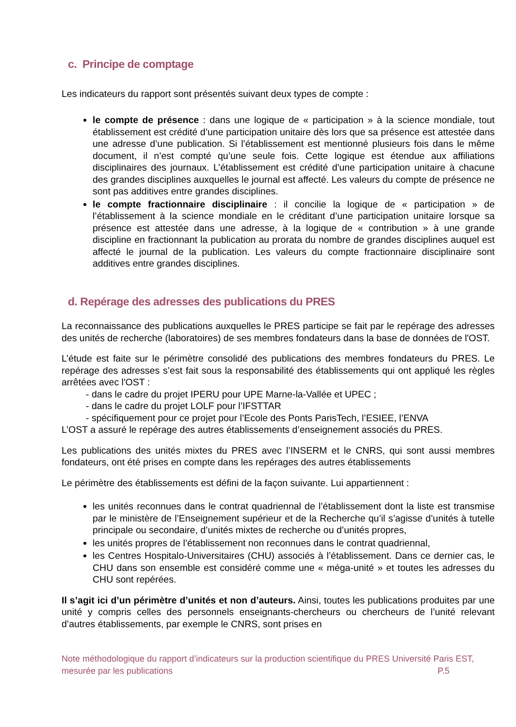c. Principe de comptage
Les indicateurs du rapport sont présentés suivant deux types de compte :
le compte de présence : dans une logique de « participation » à la science mondiale, tout établissement est crédité d’une participation unitaire dès lors que sa présence est attestée dans une adresse d’une publication. Si l’établissement est mentionné plusieurs fois dans le même document, il n’est compté qu’une seule fois. Cette logique est étendue aux affiliations disciplinaires des journaux. L’établissement est crédité d'une participation unitaire à chacune des grandes disciplines auxquelles le journal est affecté. Les valeurs du compte de présence ne sont pas additives entre grandes disciplines.
le compte fractionnaire disciplinaire : il concilie la logique de « participation » de l’établissement à la science mondiale en le créditant d’une participation unitaire lorsque sa présence est attestée dans une adresse, à la logique de « contribution » à une grande discipline en fractionnant la publication au prorata du nombre de grandes disciplines auquel est affecté le journal de la publication. Les valeurs du compte fractionnaire disciplinaire sont additives entre grandes disciplines.
d. Repérage des adresses des publications du PRES
La reconnaissance des publications auxquelles le PRES participe se fait par le repérage des adresses des unités de recherche (laboratoires) de ses membres fondateurs dans la base de données de l'OST.
L’étude est faite sur le périmètre consolidé des publications des membres fondateurs du PRES. Le repérage des adresses s’est fait sous la responsabilité des établissements qui ont appliqué les règles arrêtées avec l'OST :
- dans le cadre du projet IPERU pour UPE Marne-la-Vallée et UPEC ;
- dans le cadre du projet LOLF pour l’IFSTTAR
- spécifiquement pour ce projet pour l’Ecole des Ponts ParisTech, l’ESIEE, l’ENVA
L’OST a assuré le repérage des autres établissements d’enseignement associés du PRES.
Les publications des unités mixtes du PRES avec l’INSERM et le CNRS, qui sont aussi membres fondateurs, ont été prises en compte dans les repérages des autres établissements
Le périmètre des établissements est défini de la façon suivante. Lui appartiennent :
les unités reconnues dans le contrat quadriennal de l’établissement dont la liste est transmise par le ministère de l’Enseignement supérieur et de la Recherche qu’il s’agisse d’unités à tutelle principale ou secondaire, d’unités mixtes de recherche ou d’unités propres,
les unités propres de l’établissement non reconnues dans le contrat quadriennal,
les Centres Hospitalo-Universitaires (CHU) associés à l’établissement. Dans ce dernier cas, le CHU dans son ensemble est considéré comme une « méga-unité » et toutes les adresses du CHU sont repérées.
Il s’agit ici d’un périmètre d’unités et non d’auteurs. Ainsi, toutes les publications produites par une unité y compris celles des personnels enseignants-chercheurs ou chercheurs de l’unité relevant d’autres établissements, par exemple le CNRS, sont prises en
Note méthodologique du rapport d’indicateurs sur la production scientifique du PRES Université Paris EST,
mesurée par les publications P.5